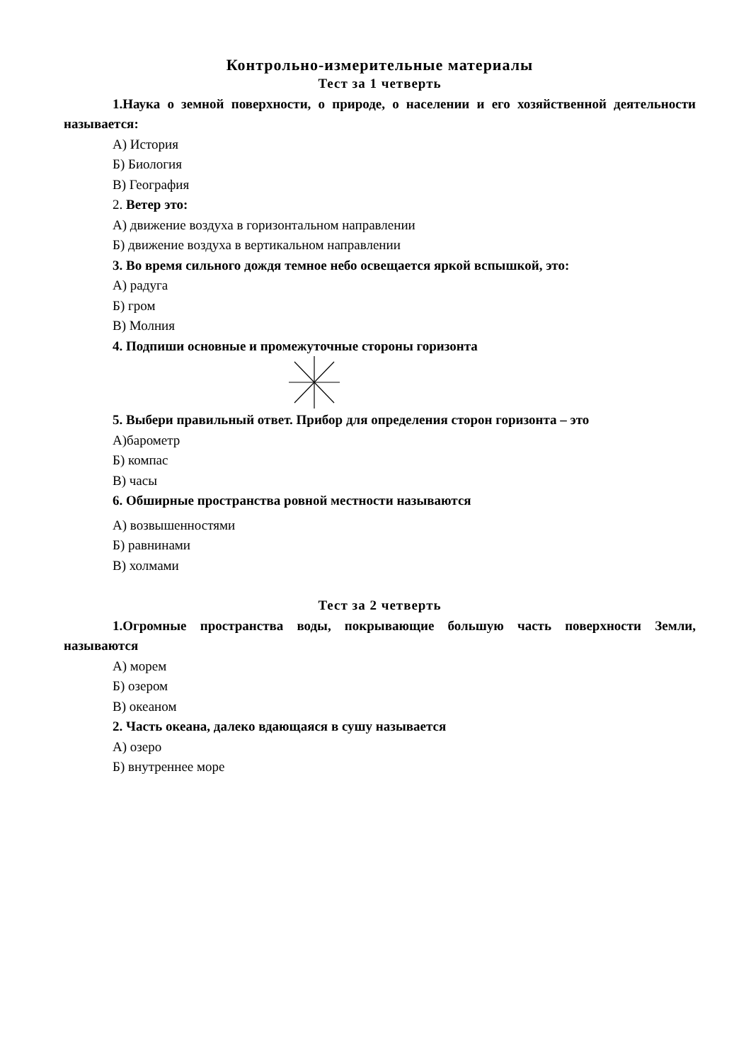Контрольно-измерительные материалы
Тест за 1 четверть
1.Наука о земной поверхности, о природе, о населении и его хозяйственной деятельности называется:
А) История
Б) Биология
В) География
2. Ветер это:
А) движение воздуха в горизонтальном направлении
Б) движение воздуха в вертикальном направлении
3. Во время сильного дождя темное небо освещается яркой вспышкой, это:
А) радуга
Б) гром
В) Молния
4. Подпиши основные и промежуточные стороны горизонта
5. Выбери правильный ответ. Прибор для определения сторон горизонта – это
А)барометр
Б) компас
В) часы
6. Обширные пространства ровной местности называются
А) возвышенностями
Б) равнинами
В) холмами
Тест за 2 четверть
1.Огромные пространства воды, покрывающие большую часть поверхности Земли, называются
А) морем
Б) озером
В) океаном
2. Часть океана, далеко вдающаяся в сушу называется
А) озеро
Б) внутреннее море